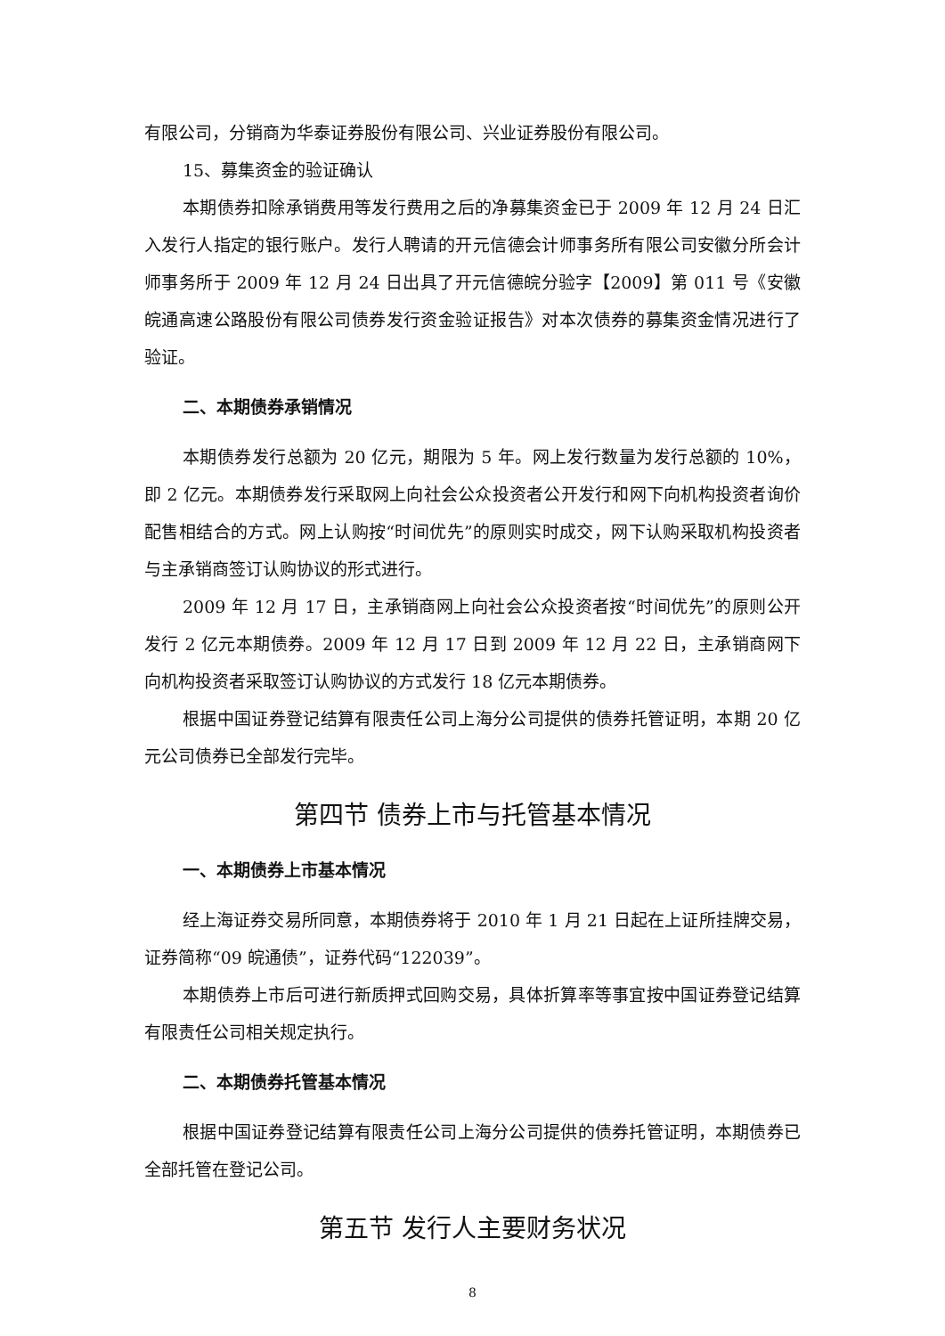有限公司，分销商为华泰证券股份有限公司、兴业证券股份有限公司。
15、募集资金的验证确认
本期债券扣除承销费用等发行费用之后的净募集资金已于 2009 年 12 月 24 日汇入发行人指定的银行账户。发行人聘请的开元信德会计师事务所有限公司安徽分所会计师事务所于 2009 年 12 月 24 日出具了开元信德皖分验字【2009】第 011 号《安徽皖通高速公路股份有限公司债券发行资金验证报告》对本次债券的募集资金情况进行了验证。
二、本期债券承销情况
本期债券发行总额为 20 亿元，期限为 5 年。网上发行数量为发行总额的 10%，即 2 亿元。本期债券发行采取网上向社会公众投资者公开发行和网下向机构投资者询价配售相结合的方式。网上认购按“时间优先”的原则实时成交，网下认购采取机构投资者与主承销商签订认购协议的形式进行。
2009 年 12 月 17 日，主承销商网上向社会公众投资者按“时间优先”的原则公开发行 2 亿元本期债券。2009 年 12 月 17 日到 2009 年 12 月 22 日，主承销商网下向机构投资者采取签订认购协议的方式发行 18 亿元本期债券。
根据中国证券登记结算有限责任公司上海分公司提供的债券托管证明，本期 20 亿元公司债券已全部发行完毕。
第四节 债券上市与托管基本情况
一、本期债券上市基本情况
经上海证券交易所同意，本期债券将于 2010 年 1 月 21 日起在上证所挂牌交易，证券简称“09 皖通债”，证券代码“122039”。
本期债券上市后可进行新质押式回购交易，具体折算率等事宜按中国证券登记结算有限责任公司相关规定执行。
二、本期债券托管基本情况
根据中国证券登记结算有限责任公司上海分公司提供的债券托管证明，本期债券已全部托管在登记公司。
第五节 发行人主要财务状况
8